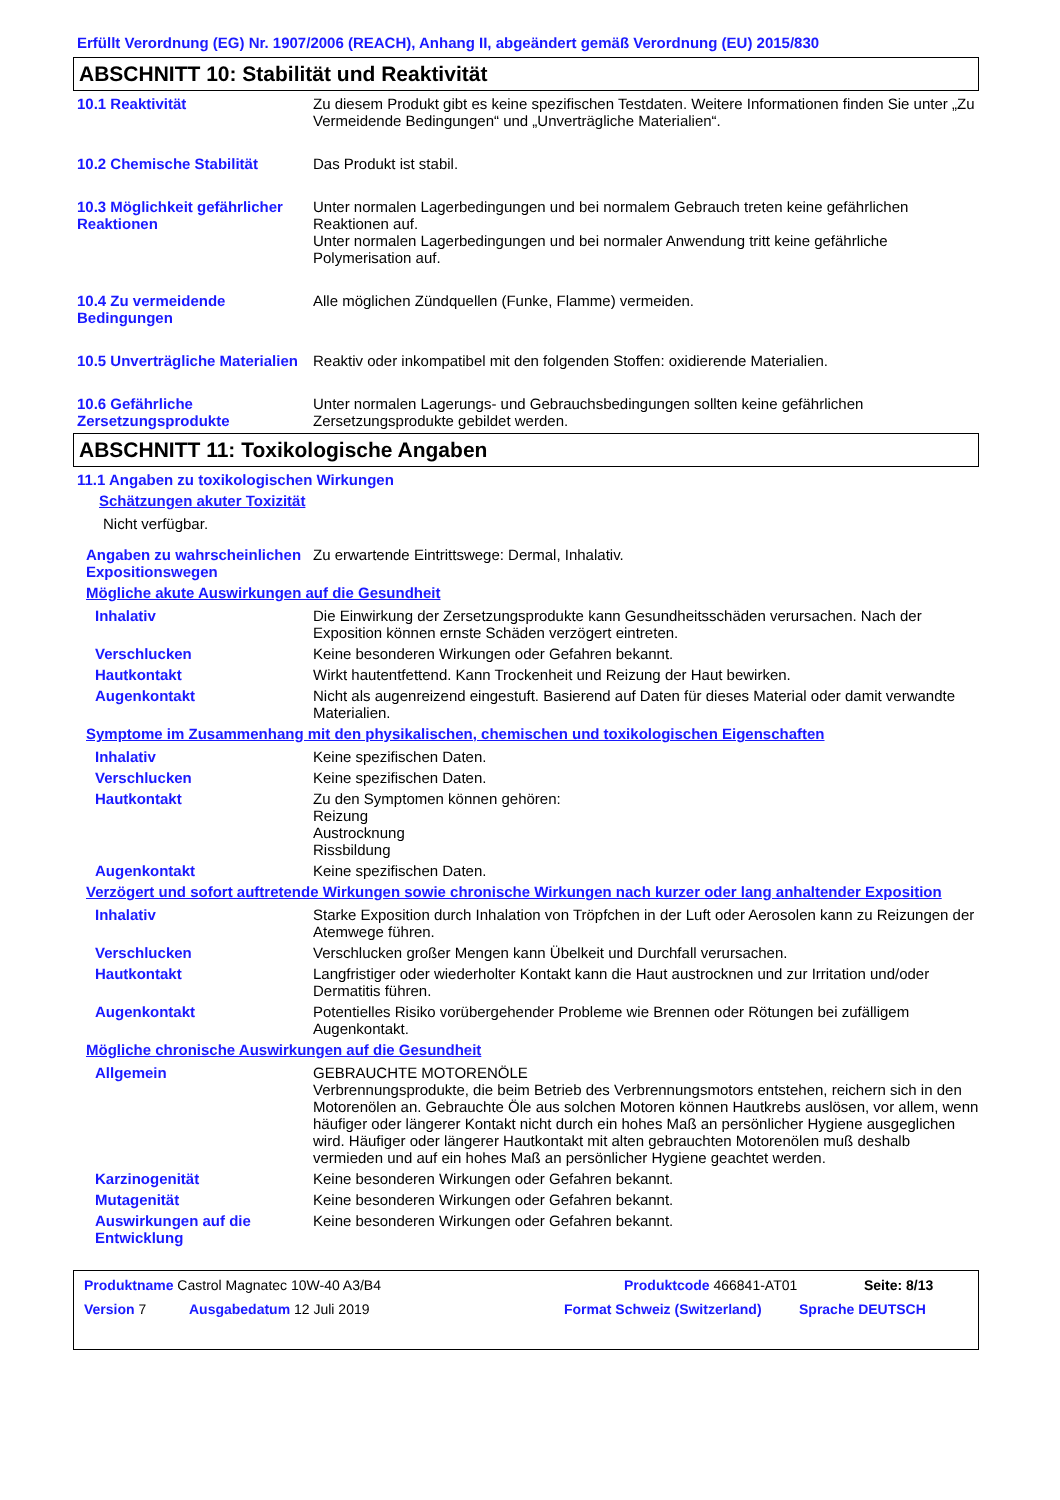Erfüllt Verordnung (EG) Nr. 1907/2006 (REACH), Anhang II, abgeändert gemäß Verordnung (EU) 2015/830
ABSCHNITT 10: Stabilität und Reaktivität
10.1 Reaktivität Zu diesem Produkt gibt es keine spezifischen Testdaten. Weitere Informationen finden Sie unter „Zu Vermeidende Bedingungen“ und „Unverträgliche Materialien“.
10.2 Chemische Stabilität Das Produkt ist stabil.
10.3 Möglichkeit gefährlicher Reaktionen
Unter normalen Lagerbedingungen und bei normalem Gebrauch treten keine gefährlichen Reaktionen auf.
Unter normalen Lagerbedingungen und bei normaler Anwendung tritt keine gefährliche Polymerisation auf.
10.4 Zu vermeidende Bedingungen
Alle möglichen Zündquellen (Funke, Flamme) vermeiden.
10.5 Unverträgliche Materialien
Reaktiv oder inkompatibel mit den folgenden Stoffen: oxidierende Materialien.
10.6 Gefährliche Zersetzungsprodukte
Unter normalen Lagerungs- und Gebrauchsbedingungen sollten keine gefährlichen Zersetzungsprodukte gebildet werden.
ABSCHNITT 11: Toxikologische Angaben
11.1 Angaben zu toxikologischen Wirkungen
Schätzungen akuter Toxizität
Nicht verfügbar.
Angaben zu wahrscheinlichen Expositionswegen
Zu erwartende Eintrittswege: Dermal, Inhalativ.
Mögliche akute Auswirkungen auf die Gesundheit
Inhalativ Die Einwirkung der Zersetzungsprodukte kann Gesundheitsschäden verursachen. Nach der Exposition können ernste Schäden verzögert eintreten.
Verschlucken Keine besonderen Wirkungen oder Gefahren bekannt.
Hautkontakt Wirkt hautentfettend. Kann Trockenheit und Reizung der Haut bewirken.
Augenkontakt Nicht als augenreizend eingestuft. Basierend auf Daten für dieses Material oder damit verwandte Materialien.
Symptome im Zusammenhang mit den physikalischen, chemischen und toxikologischen Eigenschaften
Inhalativ Keine spezifischen Daten.
Verschlucken Keine spezifischen Daten.
Hautkontakt Zu den Symptomen können gehören:
Reizung
Austrocknung
Rissbildung
Augenkontakt Keine spezifischen Daten.
Verzögert und sofort auftretende Wirkungen sowie chronische Wirkungen nach kurzer oder lang anhaltender Exposition
Inhalativ Starke Exposition durch Inhalation von Tröpfchen in der Luft oder Aerosolen kann zu Reizungen der Atemwege führen.
Verschlucken Verschlucken großer Mengen kann Übelkeit und Durchfall verursachen.
Hautkontakt Langfristiger oder wiederholter Kontakt kann die Haut austrocknen und zur Irritation und/oder Dermatitis führen.
Augenkontakt Potentielles Risiko vorübergehender Probleme wie Brennen oder Rötungen bei zufälligem Augenkontakt.
Mögliche chronische Auswirkungen auf die Gesundheit
Allgemein GEBRAUCHTE MOTORENÖLE
Verbrennungsprodukte, die beim Betrieb des Verbrennungsmotors entstehen, reichern sich in den Motorenölen an. Gebrauchte Öle aus solchen Motoren können Hautkrebs auslösen, vor allem, wenn häufiger oder längerer Kontakt nicht durch ein hohes Maß an persönlicher Hygiene ausgeglichen wird. Häufiger oder längerer Hautkontakt mit alten gebrauchten Motorenölen muß deshalb vermieden und auf ein hohes Maß an persönlicher Hygiene geachtet werden.
Karzinogenität Keine besonderen Wirkungen oder Gefahren bekannt.
Mutagenität Keine besonderen Wirkungen oder Gefahren bekannt.
Auswirkungen auf die Entwicklung
Keine besonderen Wirkungen oder Gefahren bekannt.
Produktname Castrol Magnatec 10W-40 A3/B4 Produktcode 466841-AT01 Seite: 8/13
Version 7 Ausgabedatum 12 Juli 2019 Format Schweiz (Switzerland) Sprache DEUTSCH